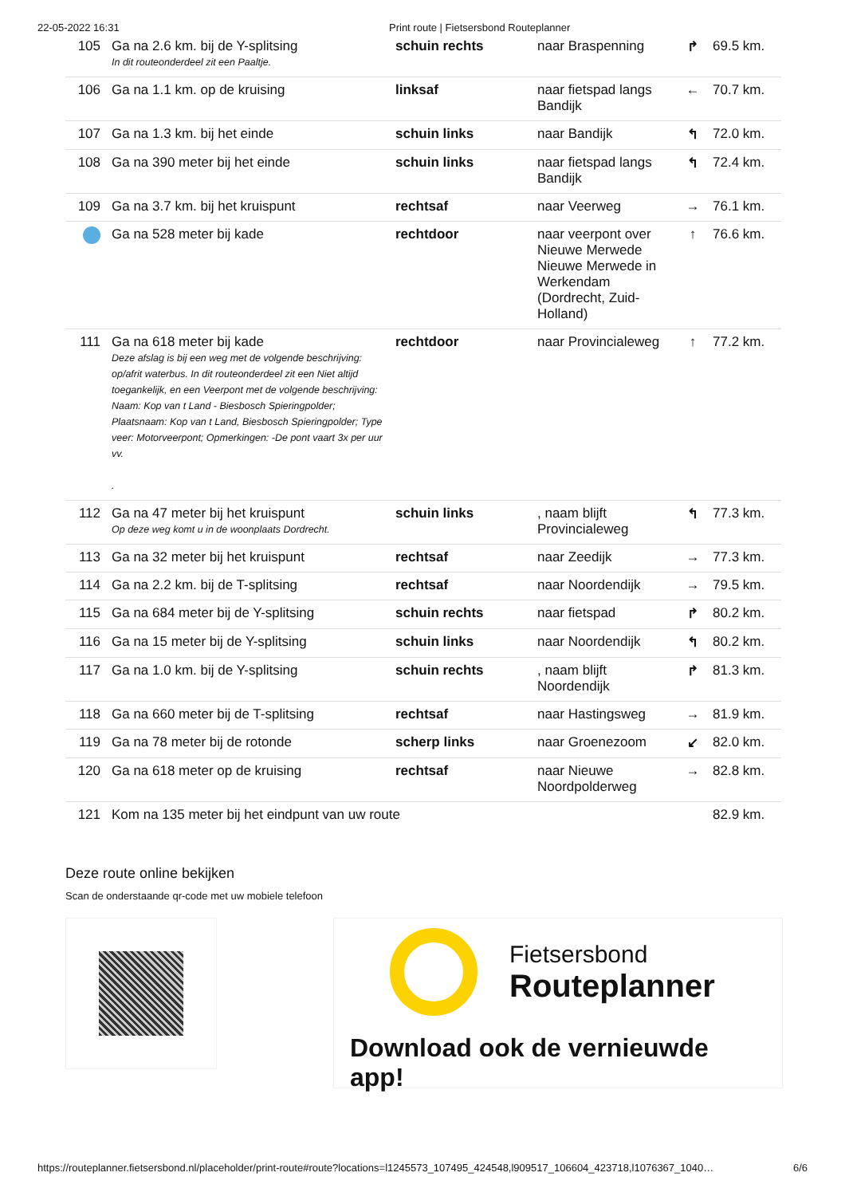22-05-2022 16:31 Print route | Fietsersbond Routeplanner
| 105 | Ga na 2.6 km. bij de Y-splitsing In dit routeonderdeel zit een Paaltje. | schuin rechts | naar Braspenning | ↱ | 69.5 km. |
| 106 | Ga na 1.1 km. op de kruising | linksaf | naar fietspad langs Bandijk | ← | 70.7 km. |
| 107 | Ga na 1.3 km. bij het einde | schuin links | naar Bandijk | ↰ | 72.0 km. |
| 108 | Ga na 390 meter bij het einde | schuin links | naar fietspad langs Bandijk | ↰ | 72.4 km. |
| 109 | Ga na 3.7 km. bij het kruispunt | rechtsaf | naar Veerweg | → | 76.1 km. |
| | Ga na 528 meter bij kade | rechtdoor | naar veerpont over Nieuwe Merwede Nieuwe Merwede in Werkendam (Dordrecht, Zuid-Holland) | ↑ | 76.6 km. |
| 111 | Ga na 618 meter bij kade Deze afslag is bij een weg met de volgende beschrijving: op/afrit waterbus. In dit routeonderdeel zit een Niet altijd toegankelijk, en een Veerpont met de volgende beschrijving: Naam: Kop van t Land - Biesbosch Spieringpolder; Plaatsnaam: Kop van t Land, Biesbosch Spieringpolder; Type veer: Motorveerpont; Opmerkingen: -De pont vaart 3x per uur vv. . | rechtdoor | naar Provincialeweg | ↑ | 77.2 km. |
| 112 | Ga na 47 meter bij het kruispunt Op deze weg komt u in de woonplaats Dordrecht. | schuin links | , naam blijft Provincialeweg | ↰ | 77.3 km. |
| 113 | Ga na 32 meter bij het kruispunt | rechtsaf | naar Zeedijk | → | 77.3 km. |
| 114 | Ga na 2.2 km. bij de T-splitsing | rechtsaf | naar Noordendijk | → | 79.5 km. |
| 115 | Ga na 684 meter bij de Y-splitsing | schuin rechts | naar fietspad | ↱ | 80.2 km. |
| 116 | Ga na 15 meter bij de Y-splitsing | schuin links | naar Noordendijk | ↰ | 80.2 km. |
| 117 | Ga na 1.0 km. bij de Y-splitsing | schuin rechts | , naam blijft Noordendijk | ↱ | 81.3 km. |
| 118 | Ga na 660 meter bij de T-splitsing | rechtsaf | naar Hastingsweg | → | 81.9 km. |
| 119 | Ga na 78 meter bij de rotonde | scherp links | naar Groenezoom | ↙ | 82.0 km. |
| 120 | Ga na 618 meter op de kruising | rechtsaf | naar Nieuwe Noordpolderweg | → | 82.8 km. |
| 121 | Kom na 135 meter bij het eindpunt van uw route | | | | 82.9 km. |
Deze route online bekijken
Scan de onderstaande qr-code met uw mobiele telefoon
Fietsersbond
Routeplanner
Download ook de vernieuwde app!
https://routeplanner.fietsersbond.nl/placeholder/print-route#route?locations=l1245573_107495_424548,l909517_106604_423718,l1076367_1040… 6/6